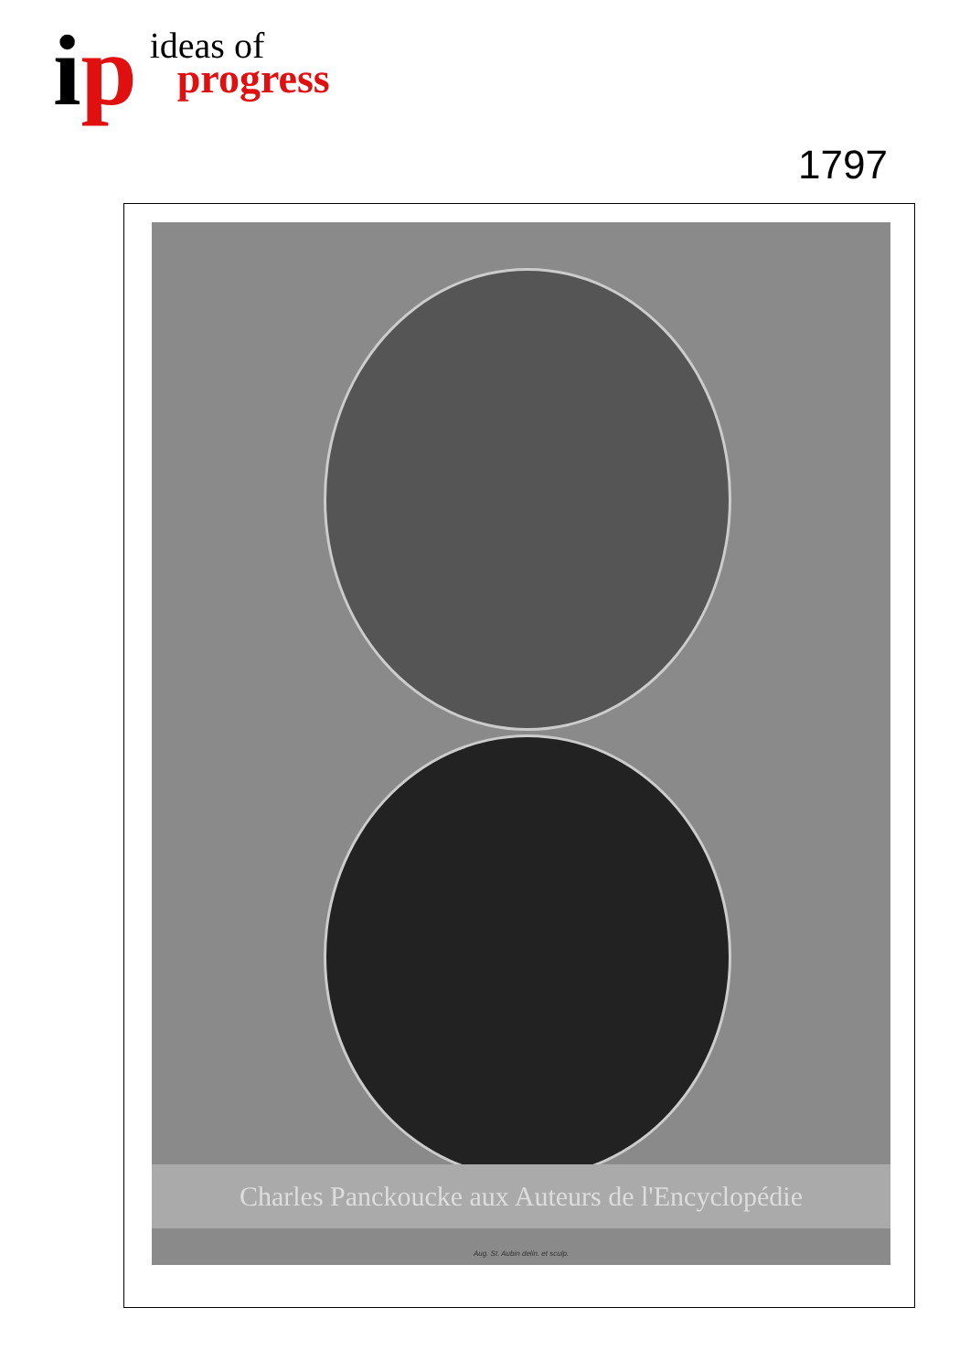ip
ideas of
progress
1797
Charles Panckoucke aux Auteurs de l'Encyclopédie
Aug. St. Aubin delin. et sculp.